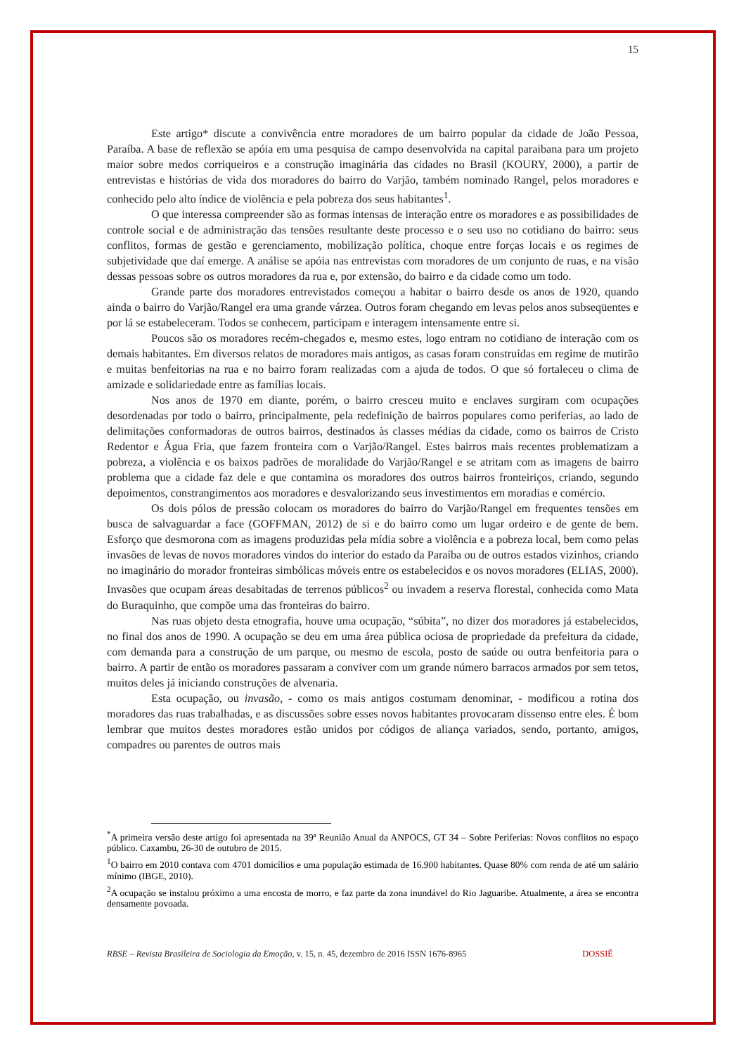15
Este artigo* discute a convivência entre moradores de um bairro popular da cidade de João Pessoa, Paraíba. A base de reflexão se apóia em uma pesquisa de campo desenvolvida na capital paraibana para um projeto maior sobre medos corriqueiros e a construção imaginária das cidades no Brasil (KOURY, 2000), a partir de entrevistas e histórias de vida dos moradores do bairro do Varjão, também nominado Rangel, pelos moradores e conhecido pelo alto índice de violência e pela pobreza dos seus habitantes<sup>1</sup>.
O que interessa compreender são as formas intensas de interação entre os moradores e as possibilidades de controle social e de administração das tensões resultante deste processo e o seu uso no cotidiano do bairro: seus conflitos, formas de gestão e gerenciamento, mobilização política, choque entre forças locais e os regimes de subjetividade que daí emerge. A análise se apóia nas entrevistas com moradores de um conjunto de ruas, e na visão dessas pessoas sobre os outros moradores da rua e, por extensão, do bairro e da cidade como um todo.
Grande parte dos moradores entrevistados começou a habitar o bairro desde os anos de 1920, quando ainda o bairro do Varjão/Rangel era uma grande várzea. Outros foram chegando em levas pelos anos subseqüentes e por lá se estabeleceram. Todos se conhecem, participam e interagem intensamente entre si.
Poucos são os moradores recém-chegados e, mesmo estes, logo entram no cotidiano de interação com os demais habitantes. Em diversos relatos de moradores mais antigos, as casas foram construídas em regime de mutirão e muitas benfeitorias na rua e no bairro foram realizadas com a ajuda de todos. O que só fortaleceu o clima de amizade e solidariedade entre as famílias locais.
Nos anos de 1970 em diante, porém, o bairro cresceu muito e enclaves surgiram com ocupações desordenadas por todo o bairro, principalmente, pela redefinição de bairros populares como periferias, ao lado de delimitações conformadoras de outros bairros, destinados às classes médias da cidade, como os bairros de Cristo Redentor e Água Fria, que fazem fronteira com o Varjão/Rangel. Estes bairros mais recentes problematizam a pobreza, a violência e os baixos padrões de moralidade do Varjão/Rangel e se atritam com as imagens de bairro problema que a cidade faz dele e que contamina os moradores dos outros bairros fronteiriços, criando, segundo depoimentos, constrangimentos aos moradores e desvalorizando seus investimentos em moradias e comércio.
Os dois pólos de pressão colocam os moradores do bairro do Varjão/Rangel em frequentes tensões em busca de salvaguardar a face (GOFFMAN, 2012) de si e do bairro como um lugar ordeiro e de gente de bem. Esforço que desmorona com as imagens produzidas pela mídia sobre a violência e a pobreza local, bem como pelas invasões de levas de novos moradores vindos do interior do estado da Paraíba ou de outros estados vizinhos, criando no imaginário do morador fronteiras simbólicas móveis entre os estabelecidos e os novos moradores (ELIAS, 2000). Invasões que ocupam áreas desabitadas de terrenos públicos<sup>2</sup> ou invadem a reserva florestal, conhecida como Mata do Buraquinho, que compõe uma das fronteiras do bairro.
Nas ruas objeto desta etnografia, houve uma ocupação, “súbita”, no dizer dos moradores já estabelecidos, no final dos anos de 1990. A ocupação se deu em uma área pública ociosa de propriedade da prefeitura da cidade, com demanda para a construção de um parque, ou mesmo de escola, posto de saúde ou outra benfeitoria para o bairro. A partir de então os moradores passaram a conviver com um grande número barracos armados por sem tetos, muitos deles já iniciando construções de alvenaria.
Esta ocupação, ou invasão, - como os mais antigos costumam denominar, - modificou a rotina dos moradores das ruas trabalhadas, e as discussões sobre esses novos habitantes provocaram dissenso entre eles. É bom lembrar que muitos destes moradores estão unidos por códigos de aliança variados, sendo, portanto, amigos, compadres ou parentes de outros mais
<sup>*</sup> A primeira versão deste artigo foi apresentada na 39ª Reunião Anual da ANPOCS, GT 34 – Sobre Periferias: Novos conflitos no espaço público. Caxambu, 26-30 de outubro de 2015.
<sup>1</sup> O bairro em 2010 contava com 4701 domicílios e uma população estimada de 16.900 habitantes. Quase 80% com renda de até um salário mínimo (IBGE, 2010).
<sup>2</sup> A ocupação se instalou próximo a uma encosta de morro, e faz parte da zona inundável do Rio Jaguaribe. Atualmente, a área se encontra densamente povoada.
RBSE – Revista Brasileira de Sociologia da Emoção, v. 15, n. 45, dezembro de 2016 ISSN 1676-8965 DOSSIÊ